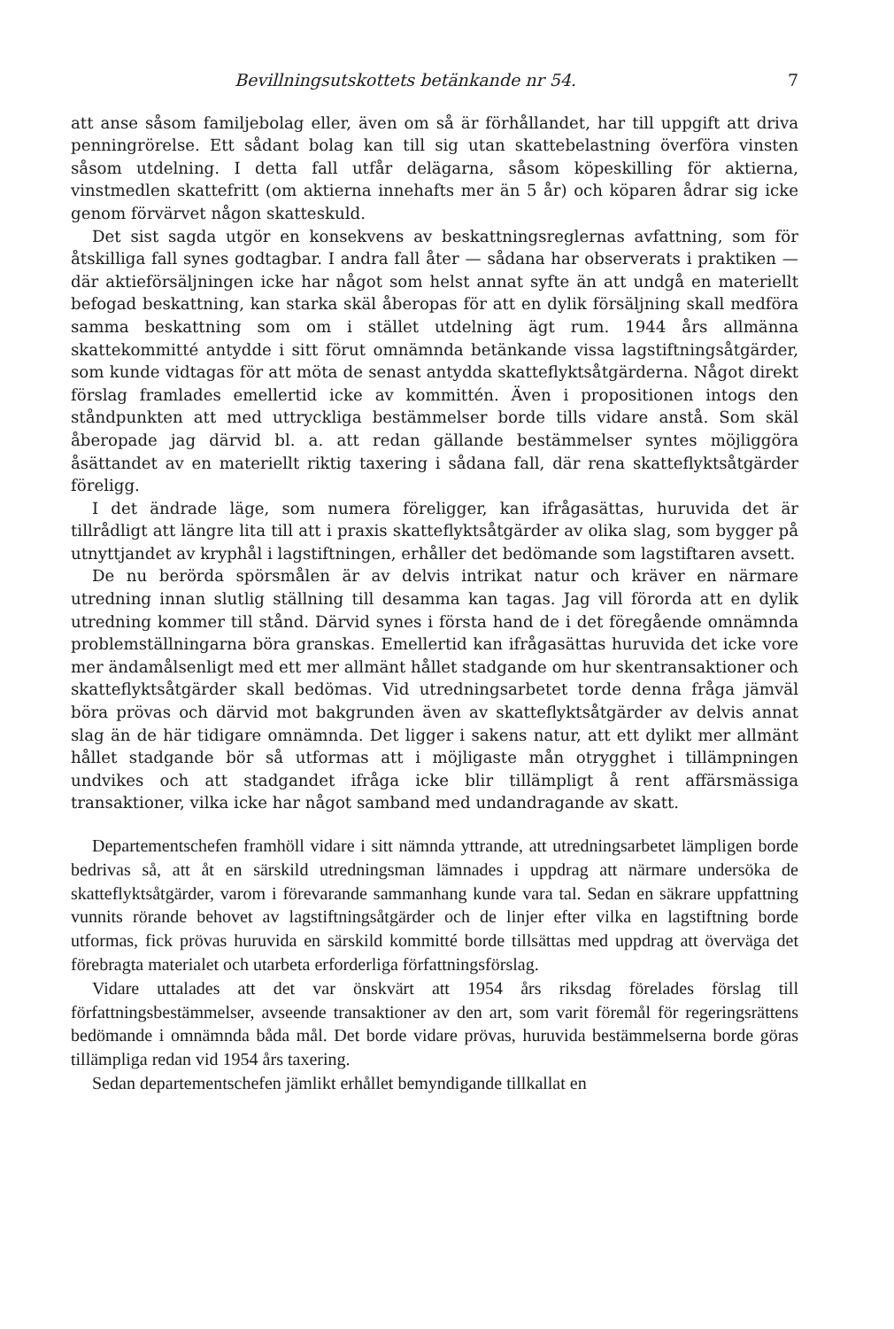Bevillningsutskottets betänkande nr 54. 7
att anse såsom familjebolag eller, även om så är förhållandet, har till uppgift att driva penningrörelse. Ett sådant bolag kan till sig utan skattebelastning överföra vinsten såsom utdelning. I detta fall utfår delägarna, såsom köpeskilling för aktierna, vinstmedlen skattefritt (om aktierna innehafts mer än 5 år) och köparen ådrar sig icke genom förvärvet någon skatteskuld.
Det sist sagda utgör en konsekvens av beskattningsreglernas avfattning, som för åtskilliga fall synes godtagbar. I andra fall åter — sådana har observerats i praktiken — där aktieförsäljningen icke har något som helst annat syfte än att undgå en materiellt befogad beskattning, kan starka skäl åberopas för att en dylik försäljning skall medföra samma beskattning som om i stället utdelning ägt rum. 1944 års allmänna skattekommitté antydde i sitt förut omnämnda betänkande vissa lagstiftningsåtgärder, som kunde vidtagas för att möta de senast antydda skatteflyktsåtgärderna. Något direkt förslag framlades emellertid icke av kommittén. Även i propositionen intogs den ståndpunkten att med uttryckliga bestämmelser borde tills vidare anstå. Som skäl åberopade jag därvid bl. a. att redan gällande bestämmelser syntes möjliggöra åsättandet av en materiellt riktig taxering i sådana fall, där rena skatteflyktsåtgärder föreligg.
I det ändrade läge, som numera föreligger, kan ifrågasättas, huruvida det är tillrådligt att längre lita till att i praxis skatteflyktsåtgärder av olika slag, som bygger på utnyttjandet av kryphål i lagstiftningen, erhåller det bedömande som lagstiftaren avsett.
De nu berörda spörsmålen är av delvis intrikat natur och kräver en närmare utredning innan slutlig ställning till desamma kan tagas. Jag vill förorda att en dylik utredning kommer till stånd. Därvid synes i första hand de i det föregående omnämnda problemställningarna böra granskas. Emellertid kan ifrågasättas huruvida det icke vore mer ändamålsenligt med ett mer allmänt hållet stadgande om hur skentransaktioner och skatteflyktsåtgärder skall bedömas. Vid utredningsarbetet torde denna fråga jämväl böra prövas och därvid mot bakgrunden även av skatteflyktsåtgärder av delvis annat slag än de här tidigare omnämnda. Det ligger i sakens natur, att ett dylikt mer allmänt hållet stadgande bör så utformas att i möjligaste mån otrygghet i tillämpningen undvikes och att stadgandet ifråga icke blir tillämpligt å rent affärsmässiga transaktioner, vilka icke har något samband med undandragande av skatt.
Departementschefen framhöll vidare i sitt nämnda yttrande, att utredningsarbetet lämpligen borde bedrivas så, att åt en särskild utredningsman lämnades i uppdrag att närmare undersöka de skatteflyktsåtgärder, varom i förevarande sammanhang kunde vara tal. Sedan en säkrare uppfattning vunnits rörande behovet av lagstiftningsåtgärder och de linjer efter vilka en lagstiftning borde utformas, fick prövas huruvida en särskild kommitté borde tillsättas med uppdrag att överväga det förebragta materialet och utarbeta erforderliga författningsförslag.
Vidare uttalades att det var önskvärt att 1954 års riksdag förelades förslag till författningsbestämmelser, avseende transaktioner av den art, som varit föremål för regeringsrättens bedömande i omnämnda båda mål. Det borde vidare prövas, huruvida bestämmelserna borde göras tillämpliga redan vid 1954 års taxering.
Sedan departementschefen jämlikt erhållet bemyndigande tillkallat en